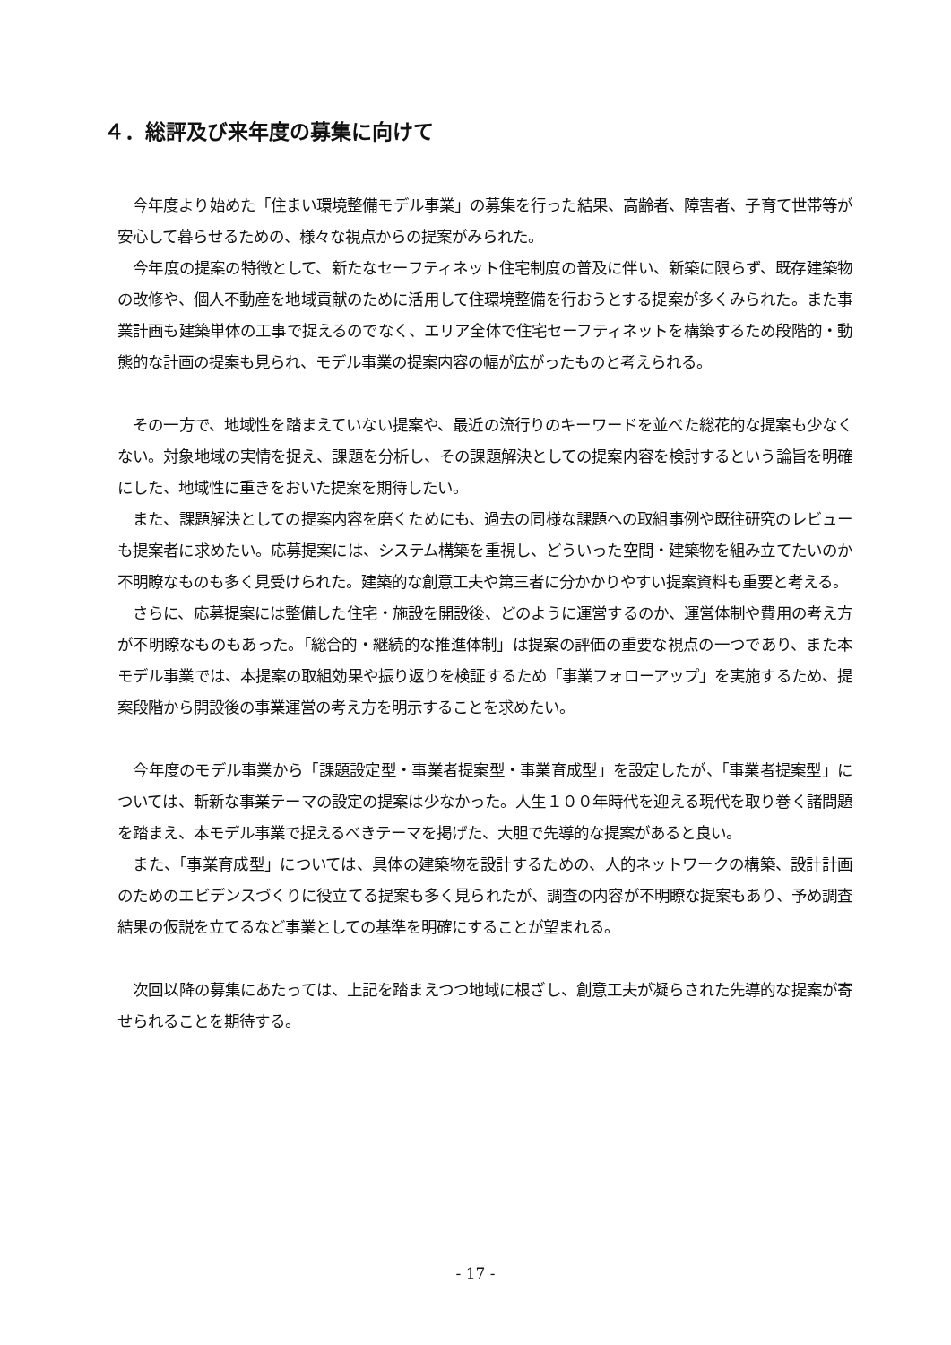４．総評及び来年度の募集に向けて
　今年度より始めた「住まい環境整備モデル事業」の募集を行った結果、高齢者、障害者、子育て世帯等が安心して暮らせるための、様々な視点からの提案がみられた。
　今年度の提案の特徴として、新たなセーフティネット住宅制度の普及に伴い、新築に限らず、既存建築物の改修や、個人不動産を地域貢献のために活用して住環境整備を行おうとする提案が多くみられた。また事業計画も建築単体の工事で捉えるのでなく、エリア全体で住宅セーフティネットを構築するため段階的・動態的な計画の提案も見られ、モデル事業の提案内容の幅が広がったものと考えられる。
　その一方で、地域性を踏まえていない提案や、最近の流行りのキーワードを並べた総花的な提案も少なくない。対象地域の実情を捉え、課題を分析し、その課題解決としての提案内容を検討するという論旨を明確にした、地域性に重きをおいた提案を期待したい。
　また、課題解決としての提案内容を磨くためにも、過去の同様な課題への取組事例や既往研究のレビューも提案者に求めたい。応募提案には、システム構築を重視し、どういった空間・建築物を組み立てたいのか不明瞭なものも多く見受けられた。建築的な創意工夫や第三者に分かかりやすい提案資料も重要と考える。
　さらに、応募提案には整備した住宅・施設を開設後、どのように運営するのか、運営体制や費用の考え方が不明瞭なものもあった。「総合的・継続的な推進体制」は提案の評価の重要な視点の一つであり、また本モデル事業では、本提案の取組効果や振り返りを検証するため「事業フォローアップ」を実施するため、提案段階から開設後の事業運営の考え方を明示することを求めたい。
　今年度のモデル事業から「課題設定型・事業者提案型・事業育成型」を設定したが、「事業者提案型」については、斬新な事業テーマの設定の提案は少なかった。人生１００年時代を迎える現代を取り巻く諸問題を踏まえ、本モデル事業で捉えるべきテーマを掲げた、大胆で先導的な提案があると良い。
　また、「事業育成型」については、具体の建築物を設計するための、人的ネットワークの構築、設計計画のためのエビデンスづくりに役立てる提案も多く見られたが、調査の内容が不明瞭な提案もあり、予め調査結果の仮説を立てるなど事業としての基準を明確にすることが望まれる。
　次回以降の募集にあたっては、上記を踏まえつつ地域に根ざし、創意工夫が凝らされた先導的な提案が寄せられることを期待する。
- 17 -